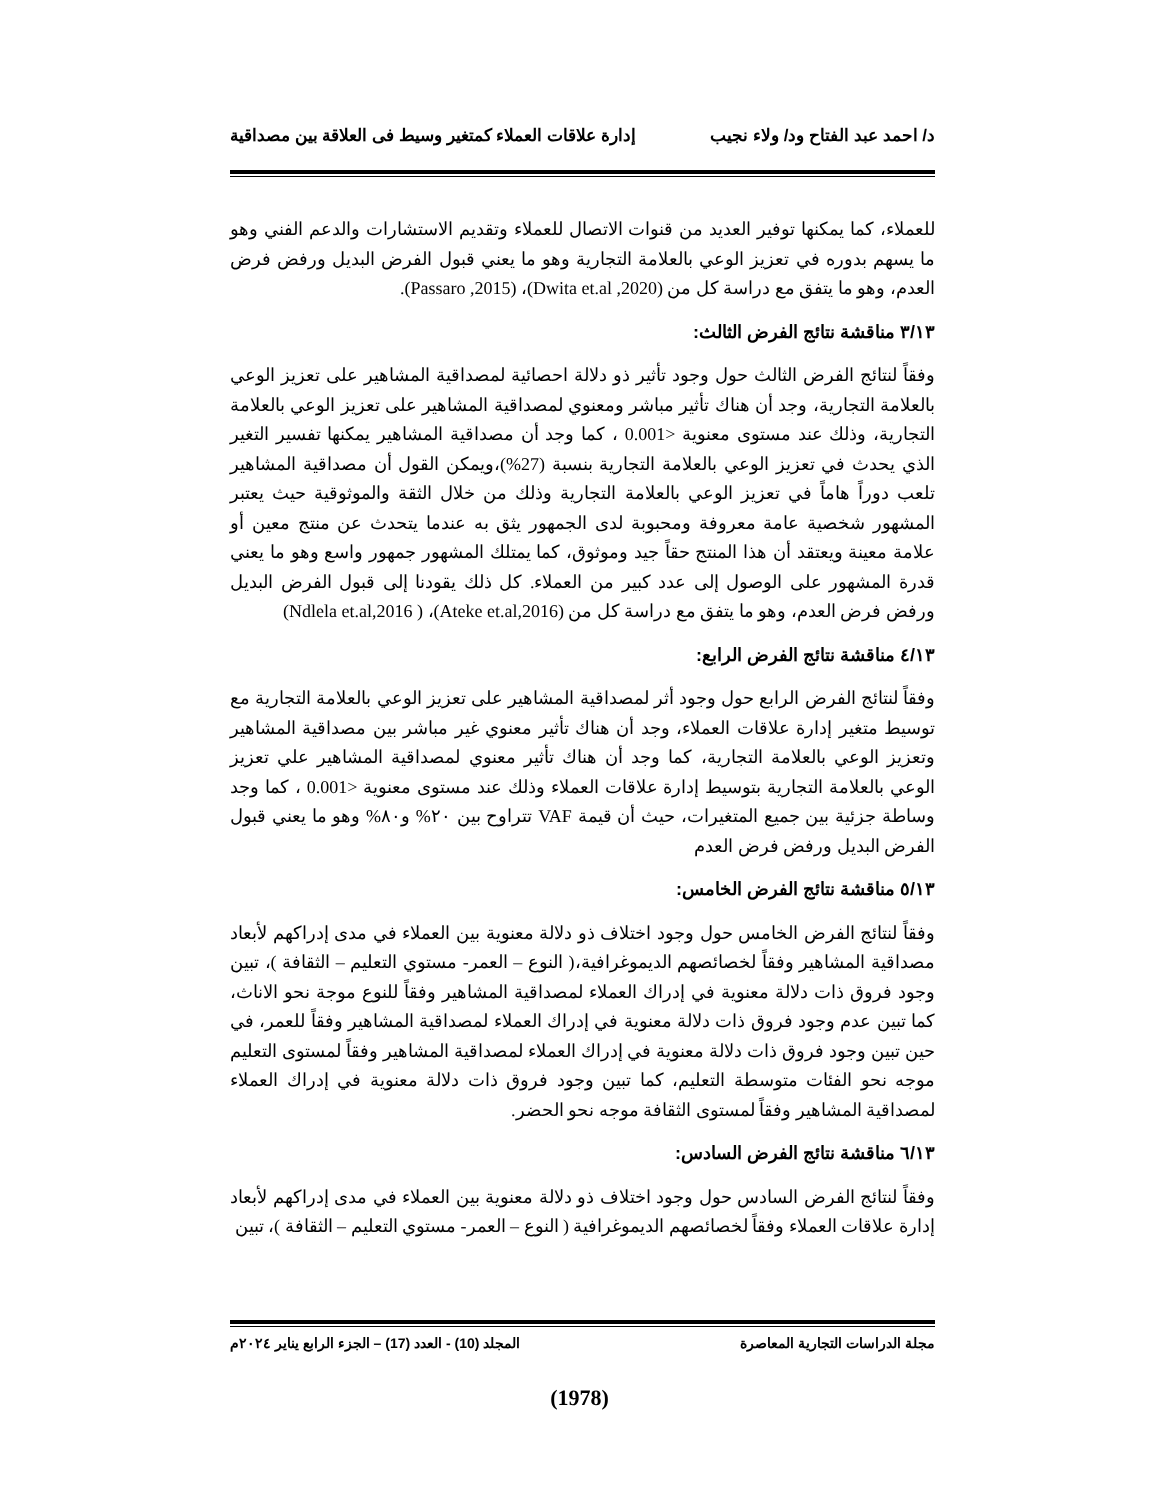د/ احمد عبد الفتاح ود/ ولاء نجيب إدارة علاقات العملاء كمتغير وسيط فى العلاقة بين مصداقية
للعملاء، كما يمكنها توفير العديد من قنوات الاتصال للعملاء وتقديم الاستشارات والدعم الفني وهو ما يسهم بدوره في تعزيز الوعي بالعلامة التجارية وهو ما يعني قبول الفرض البديل ورفض فرض العدم، وهو ما يتفق مع دراسة كل من (Dwita et.al ,2020)، (Passaro ,2015).
٣/١٣ مناقشة نتائج الفرض الثالث:
وفقاً لنتائج الفرض الثالث حول وجود تأثير ذو دلالة احصائية لمصداقية المشاهير على تعزيز الوعي بالعلامة التجارية، وجد أن هناك تأثير مباشر ومعنوي لمصداقية المشاهير على تعزيز الوعي بالعلامة التجارية، وذلك عند مستوى معنوية <0.001 ، كما وجد أن مصداقية المشاهير يمكنها تفسير التغير الذي يحدث في تعزيز الوعي بالعلامة التجارية بنسبة (27%)،ويمكن القول أن مصداقية المشاهير تلعب دوراً هاماً في تعزيز الوعي بالعلامة التجارية وذلك من خلال الثقة والموثوقية حيث يعتبر المشهور شخصية عامة معروفة ومحبوبة لدى الجمهور يثق به عندما يتحدث عن منتج معين أو علامة معينة ويعتقد أن هذا المنتج حقاً جيد وموثوق، كما يمتلك المشهور جمهور واسع وهو ما يعني قدرة المشهور على الوصول إلى عدد كبير من العملاء. كل ذلك يقودنا إلى قبول الفرض البديل ورفض فرض العدم، وهو ما يتفق مع دراسة كل من (Ateke et.al,2016)، ( Ndlela et.al,2016)
٤/١٣ مناقشة نتائج الفرض الرابع:
وفقاً لنتائج الفرض الرابع حول وجود أثر لمصداقية المشاهير على تعزيز الوعي بالعلامة التجارية مع توسيط متغير إدارة علاقات العملاء، وجد أن هناك تأثير معنوي غير مباشر بين مصداقية المشاهير وتعزيز الوعي بالعلامة التجارية، كما وجد أن هناك تأثير معنوي لمصداقية المشاهير علي تعزيز الوعي بالعلامة التجارية بتوسيط إدارة علاقات العملاء وذلك عند مستوى معنوية <0.001 ، كما وجد وساطة جزئية بين جميع المتغيرات، حيث أن قيمة VAF تتراوح بين ٢٠% و٨٠% وهو ما يعني قبول الفرض البديل ورفض فرض العدم
٥/١٣ مناقشة نتائج الفرض الخامس:
وفقاً لنتائج الفرض الخامس حول وجود اختلاف ذو دلالة معنوية بين العملاء في مدى إدراكهم لأبعاد مصداقية المشاهير وفقاً لخصائصهم الديموغرافية،( النوع – العمر- مستوي التعليم – الثقافة )، تبين وجود فروق ذات دلالة معنوية في إدراك العملاء لمصداقية المشاهير وفقاً للنوع موجة نحو الاناث، كما تبين عدم وجود فروق ذات دلالة معنوية في إدراك العملاء لمصداقية المشاهير وفقاً للعمر، في حين تبين وجود فروق ذات دلالة معنوية في إدراك العملاء لمصداقية المشاهير وفقاً لمستوى التعليم موجه نحو الفئات متوسطة التعليم، كما تبين وجود فروق ذات دلالة معنوية في إدراك العملاء لمصداقية المشاهير وفقاً لمستوى الثقافة موجه نحو الحضر.
٦/١٣ مناقشة نتائج الفرض السادس:
وفقاً لنتائج الفرض السادس حول وجود اختلاف ذو دلالة معنوية بين العملاء في مدى إدراكهم لأبعاد إدارة علاقات العملاء وفقاً لخصائصهم الديموغرافية ( النوع – العمر- مستوي التعليم – الثقافة )، تبين
مجلة الدراسات التجارية المعاصرة المجلد (10) - العدد (17) – الجزء الرابع يناير ٢٠٢٤م
(1978)